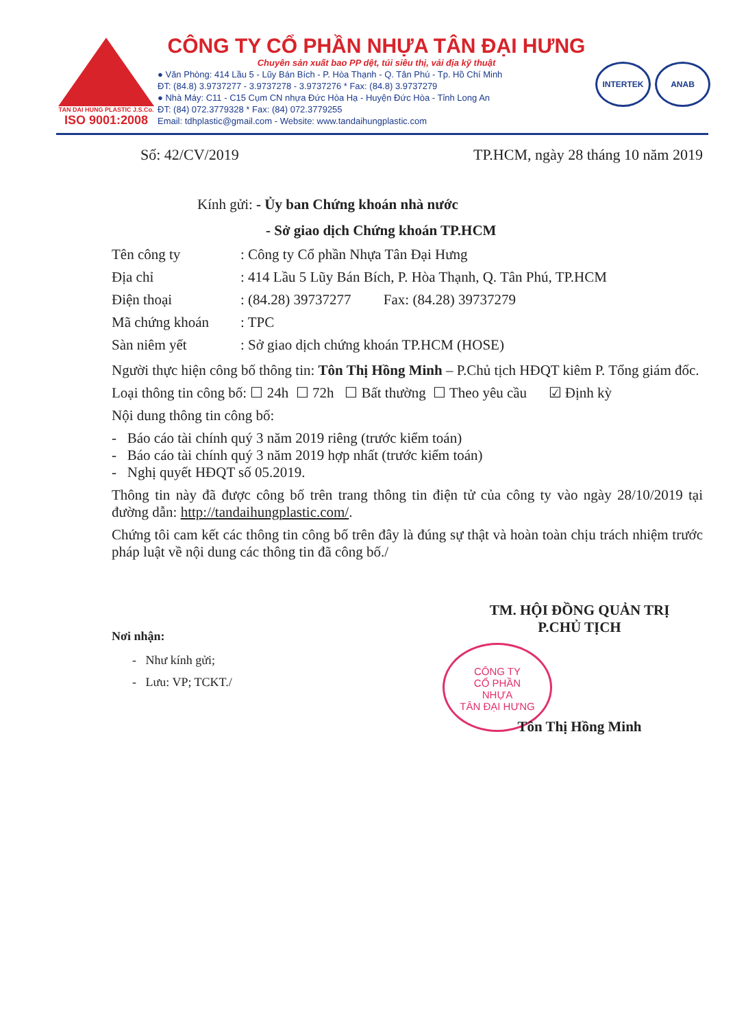TAN DAI HUNG PLASTIC J.S.Co.
ISO 9001:2008
CÔNG TY CỔ PHẦN NHỰA TÂN ĐẠI HƯNG
Chuyên sản xuất bao PP dệt, túi siêu thị, vải địa kỹ thuật
● Văn Phòng: 414 Lầu 5 - Lũy Bán Bích - P. Hòa Thạnh - Q. Tân Phú - Tp. Hồ Chí Minh
ĐT: (84.8) 3.9737277 - 3.9737278 - 3.9737276 * Fax: (84.8) 3.9737279
● Nhà Máy: C11 - C15 Cụm CN nhựa Đức Hòa Hạ - Huyện Đức Hòa - Tỉnh Long An
ĐT: (84) 072.3779328 * Fax: (84) 072.3779255
Email: tdhplastic@gmail.com - Website: www.tandaihungplastic.com
INTERTEK ANAB
Số: 42/CV/2019 TP.HCM, ngày 28 tháng 10 năm 2019
Kính gửi: - Ủy ban Chứng khoán nhà nước
- Sở giao dịch Chứng khoán TP.HCM
| Tên công ty | : Công ty Cổ phần Nhựa Tân Đại Hưng |
| Địa chỉ | : 414 Lầu 5 Lũy Bán Bích, P. Hòa Thạnh, Q. Tân Phú, TP.HCM |
| Điện thoại | : (84.28) 39737277 Fax: (84.28) 39737279 |
| Mã chứng khoán | : TPC |
| Sàn niêm yết | : Sở giao dịch chứng khoán TP.HCM (HOSE) |
Người thực hiện công bố thông tin: Tôn Thị Hồng Minh – P.Chủ tịch HĐQT kiêm P. Tổng giám đốc.
Loại thông tin công bố: ☐ 24h ☐ 72h ☐ Bất thường ☐ Theo yêu cầu ☑ Định kỳ
Nội dung thông tin công bố:
- Báo cáo tài chính quý 3 năm 2019 riêng (trước kiểm toán)
- Báo cáo tài chính quý 3 năm 2019 hợp nhất (trước kiểm toán)
- Nghị quyết HĐQT số 05.2019.
Thông tin này đã được công bố trên trang thông tin điện tử của công ty vào ngày 28/10/2019 tại đường dẫn: http://tandaihungplastic.com/.
Chứng tôi cam kết các thông tin công bố trên đây là đúng sự thật và hoàn toàn chịu trách nhiệm trước pháp luật về nội dung các thông tin đã công bố./
Nơi nhận:
- Như kính gửi;
- Lưu: VP; TCKT./
TM. HỘI ĐỒNG QUẢN TRỊ
P.CHỦ TỊCH
CÔNG TY
CỔ PHẦN
NHỰA
TÂN ĐẠI HƯNG
Tôn Thị Hồng Minh